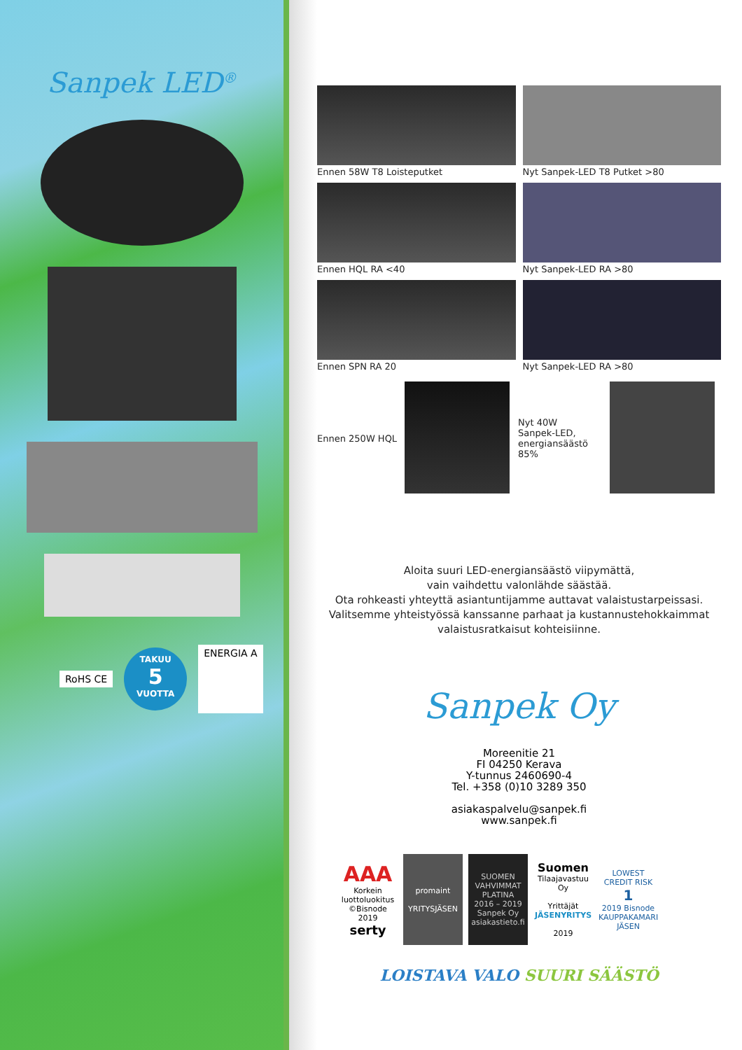Sanpek LED<sup>®</sup>
RoHS CE
TAKUU
5
VUOTTA
ENERGIA A
Ennen 58W T8 Loisteputket
Nyt Sanpek-LED T8 Putket >80
Ennen HQL RA <40
Nyt Sanpek-LED RA >80
Ennen SPN RA 20
Nyt Sanpek-LED RA >80
Ennen 250W HQL
Nyt 40W
Sanpek-LED,
energiansäästö 85%
Aloita suuri LED-energiansäästö viipymättä,
vain vaihdettu valonlähde säästää.
Ota rohkeasti yhteyttä asiantuntijamme auttavat valaistustarpeissasi.
Valitsemme yhteistyössä kanssanne parhaat ja kustannustehokkaimmat
valaistusratkaisut kohteisiinne.
Sanpek Oy
Moreenitie 21
FI 04250 Kerava
Y-tunnus 2460690-4
Tel. +358 (0)10 3289 350
asiakaspalvelu@sanpek.fi
www.sanpek.fi
AAA
Korkein luottoluokitus
©Bisnode 2019
serty
promaint
YRITYSJÄSEN
SUOMEN VAHVIMMAT PLATINA
2016 – 2019
Sanpek Oy
asiakastieto.fi
Suomen
Tilaajavastuu Oy
Yrittäjät
JÄSENYRITYS
2019
LOWEST CREDIT RISK
1
2019 Bisnode
KAUPPAKAMARI JÄSEN
LOISTAVA VALO SUURI SÄÄSTÖ